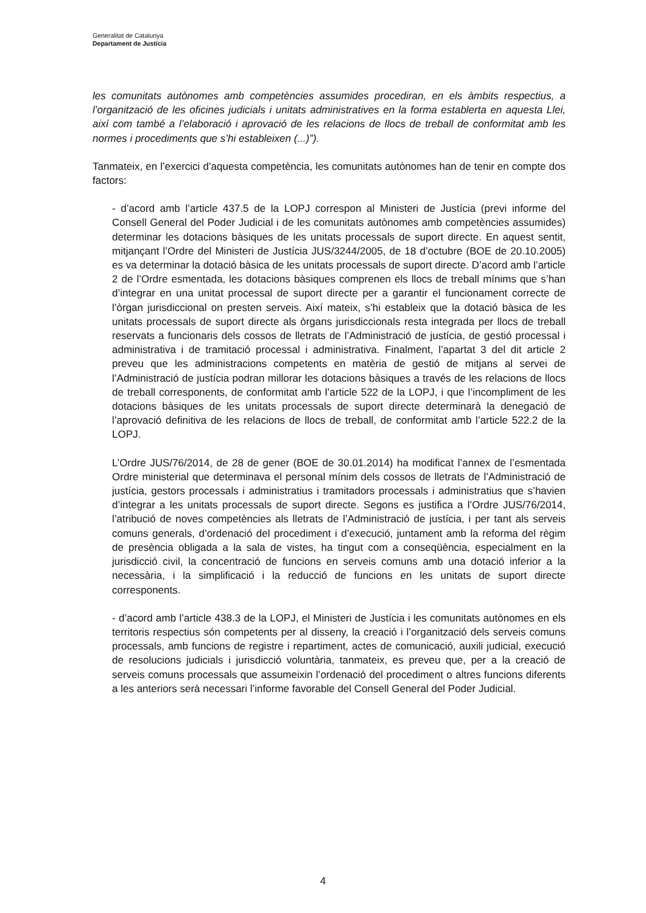Generalitat de Catalunya
Departament de Justícia
les comunitats autònomes amb competències assumides procediran, en els àmbits respectius, a l’organització de les oficines judicials i unitats administratives en la forma establerta en aquesta Llei, així com també a l’elaboració i aprovació de les relacions de llocs de treball de conformitat amb les normes i procediments que s’hi estableixen (...)”).
Tanmateix, en l’exercici d’aquesta competència, les comunitats autònomes han de tenir en compte dos factors:
- d’acord amb l’article 437.5 de la LOPJ correspon al Ministeri de Justícia (previ informe del Consell General del Poder Judicial i de les comunitats autònomes amb competències assumides) determinar les dotacions bàsiques de les unitats processals de suport directe. En aquest sentit, mitjançant l’Ordre del Ministeri de Justícia JUS/3244/2005, de 18 d’octubre (BOE de 20.10.2005) es va determinar la dotació bàsica de les unitats processals de suport directe. D’acord amb l’article 2 de l’Ordre esmentada, les dotacions bàsiques comprenen els llocs de treball mínims que s’han d’integrar en una unitat processal de suport directe per a garantir el funcionament correcte de l’òrgan jurisdiccional on presten serveis. Així mateix, s’hi estableix que la dotació bàsica de les unitats processals de suport directe als òrgans jurisdiccionals resta integrada per llocs de treball reservats a funcionaris dels cossos de lletrats de l’Administració de justícia, de gestió processal i administrativa i de tramitació processal i administrativa. Finalment, l’apartat 3 del dit article 2 preveu que les administracions competents en matèria de gestió de mitjans al servei de l’Administració de justícia podran millorar les dotacions bàsiques a través de les relacions de llocs de treball corresponents, de conformitat amb l’article 522 de la LOPJ, i que l’incompliment de les dotacions bàsiques de les unitats processals de suport directe determinarà la denegació de l’aprovació definitiva de les relacions de llocs de treball, de conformitat amb l’article 522.2 de la LOPJ.
L’Ordre JUS/76/2014, de 28 de gener (BOE de 30.01.2014) ha modificat l’annex de l’esmentada Ordre ministerial que determinava el personal mínim dels cossos de lletrats de l’Administració de justícia, gestors processals i administratius i tramitadors processals i administratius que s’havien d’integrar a les unitats processals de suport directe. Segons es justifica a l’Ordre JUS/76/2014, l’atribució de noves competències als lletrats de l’Administració de justícia, i per tant als serveis comuns generals, d’ordenació del procediment i d’execució, juntament amb la reforma del règim de presència obligada a la sala de vistes, ha tingut com a conseqüència, especialment en la jurisdicció civil, la concentració de funcions en serveis comuns amb una dotació inferior a la necessària, i la simplificació i la reducció de funcions en les unitats de suport directe corresponents.
- d’acord amb l’article 438.3 de la LOPJ, el Ministeri de Justícia i les comunitats autònomes en els territoris respectius són competents per al disseny, la creació i l’organització dels serveis comuns processals, amb funcions de registre i repartiment, actes de comunicació, auxili judicial, execució de resolucions judicials i jurisdicció voluntària, tanmateix, es preveu que, per a la creació de serveis comuns processals que assumeixin l’ordenació del procediment o altres funcions diferents a les anteriors serà necessari l’informe favorable del Consell General del Poder Judicial.
4